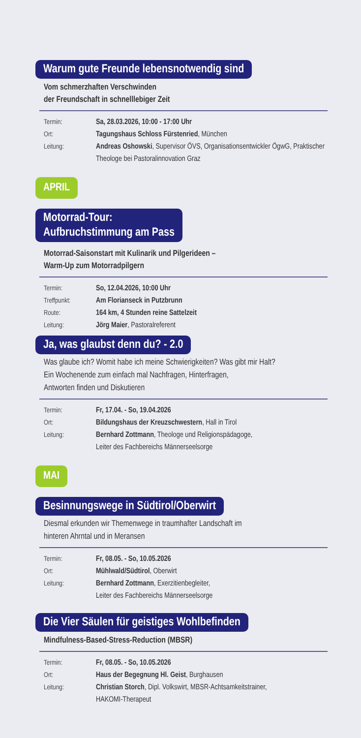Warum gute Freunde lebensnotwendig sind
Vom schmerzhaften Verschwinden
der Freundschaft in schnelllebiger Zeit
Termin: Sa, 28.03.2026, 10:00 - 17:00 Uhr
Ort: Tagungshaus Schloss Fürstenried, München
Leitung: Andreas Oshowski, Supervisor ÖVS, Organisationsentwickler ÖgwG, Praktischer Theologe bei Pastoralinnovation Graz
APRIL
Motorrad-Tour:
Aufbruchstimmung am Pass
Motorrad-Saisonstart mit Kulinarik und Pilgerideen –
Warm-Up zum Motorradpilgern
Termin: So, 12.04.2026, 10:00 Uhr
Treffpunkt: Am Florianseck in Putzbrunn
Route: 164 km, 4 Stunden reine Sattelzeit
Leitung: Jörg Maier, Pastoralreferent
Ja, was glaubst denn du? - 2.0
Was glaube ich? Womit habe ich meine Schwierigkeiten? Was gibt mir Halt?
Ein Wochenende zum einfach mal Nachfragen, Hinterfragen,
Antworten finden und Diskutieren
Termin: Fr, 17.04. - So, 19.04.2026
Ort: Bildungshaus der Kreuzschwestern, Hall in Tirol
Leitung: Bernhard Zottmann, Theologe und Religionspädagoge,
Leiter des Fachbereichs Männerseelsorge
MAI
Besinnungswege in Südtirol/Oberwirt
Diesmal erkunden wir Themenwege in traumhafter Landschaft im
hinteren Ahrntal und in Meransen
Termin: Fr, 08.05. - So, 10.05.2026
Ort: Mühlwald/Südtirol, Oberwirt
Leitung: Bernhard Zottmann, Exerzitienbegleiter,
Leiter des Fachbereichs Männerseelsorge
Die Vier Säulen für geistiges Wohlbefinden
Mindfulness-Based-Stress-Reduction (MBSR)
Termin: Fr, 08.05. - So, 10.05.2026
Ort: Haus der Begegnung Hl. Geist, Burghausen
Leitung: Christian Storch, Dipl. Volkswirt, MBSR-Achtsamkeitstrainer,
HAKOMI-Therapeut